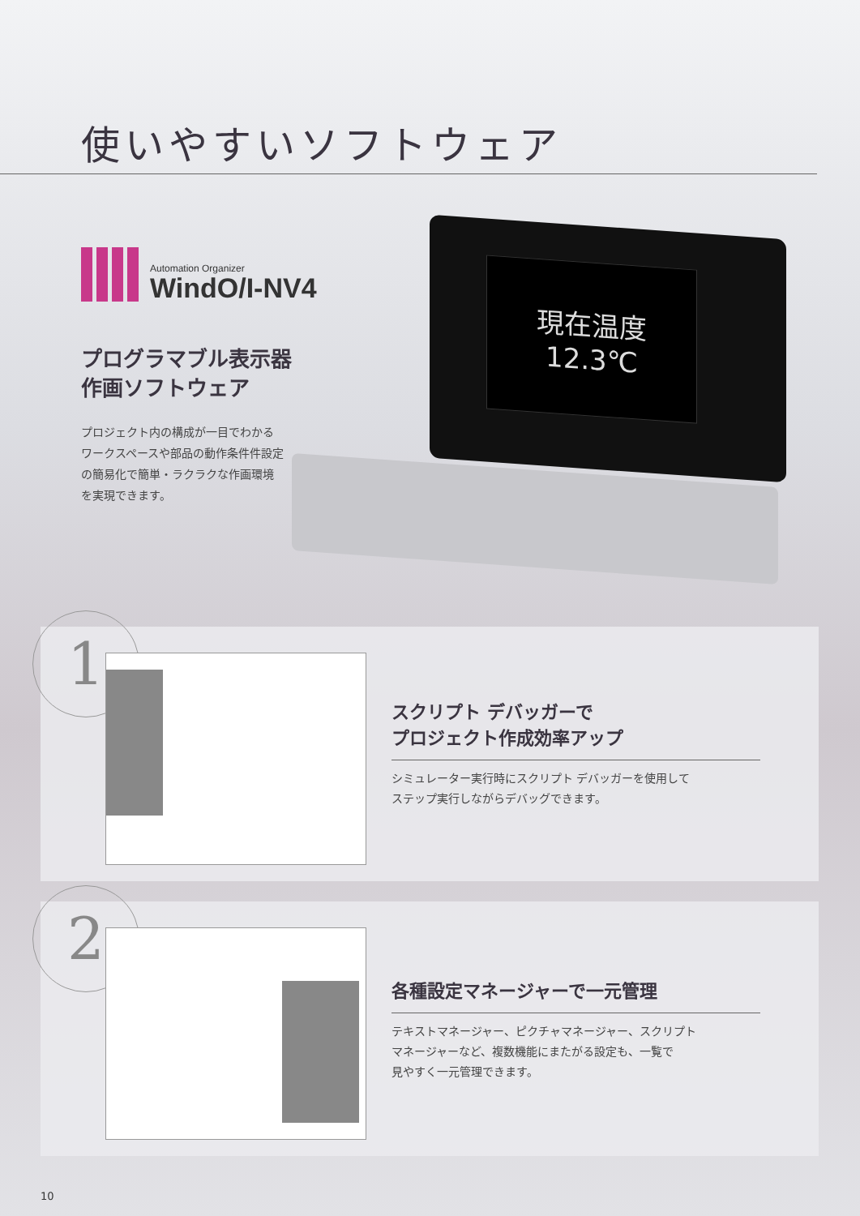使いやすいソフトウェア
Automation Organizer
WindO/I-NV4
プログラマブル表示器
作画ソフトウェア
プロジェクト内の構成が一目でわかる
ワークスペースや部品の動作条件件設定
の簡易化で簡単・ラクラクな作画環境
を実現できます。
現在温度 12.3℃
1
スクリプト デバッガーで
プロジェクト作成効率アップ
シミュレーター実行時にスクリプト デバッガーを使用して
ステップ実行しながらデバッグできます。
2
各種設定マネージャーで一元管理
テキストマネージャー、ピクチャマネージャー、スクリプト
マネージャーなど、複数機能にまたがる設定も、一覧で
見やすく一元管理できます。
10